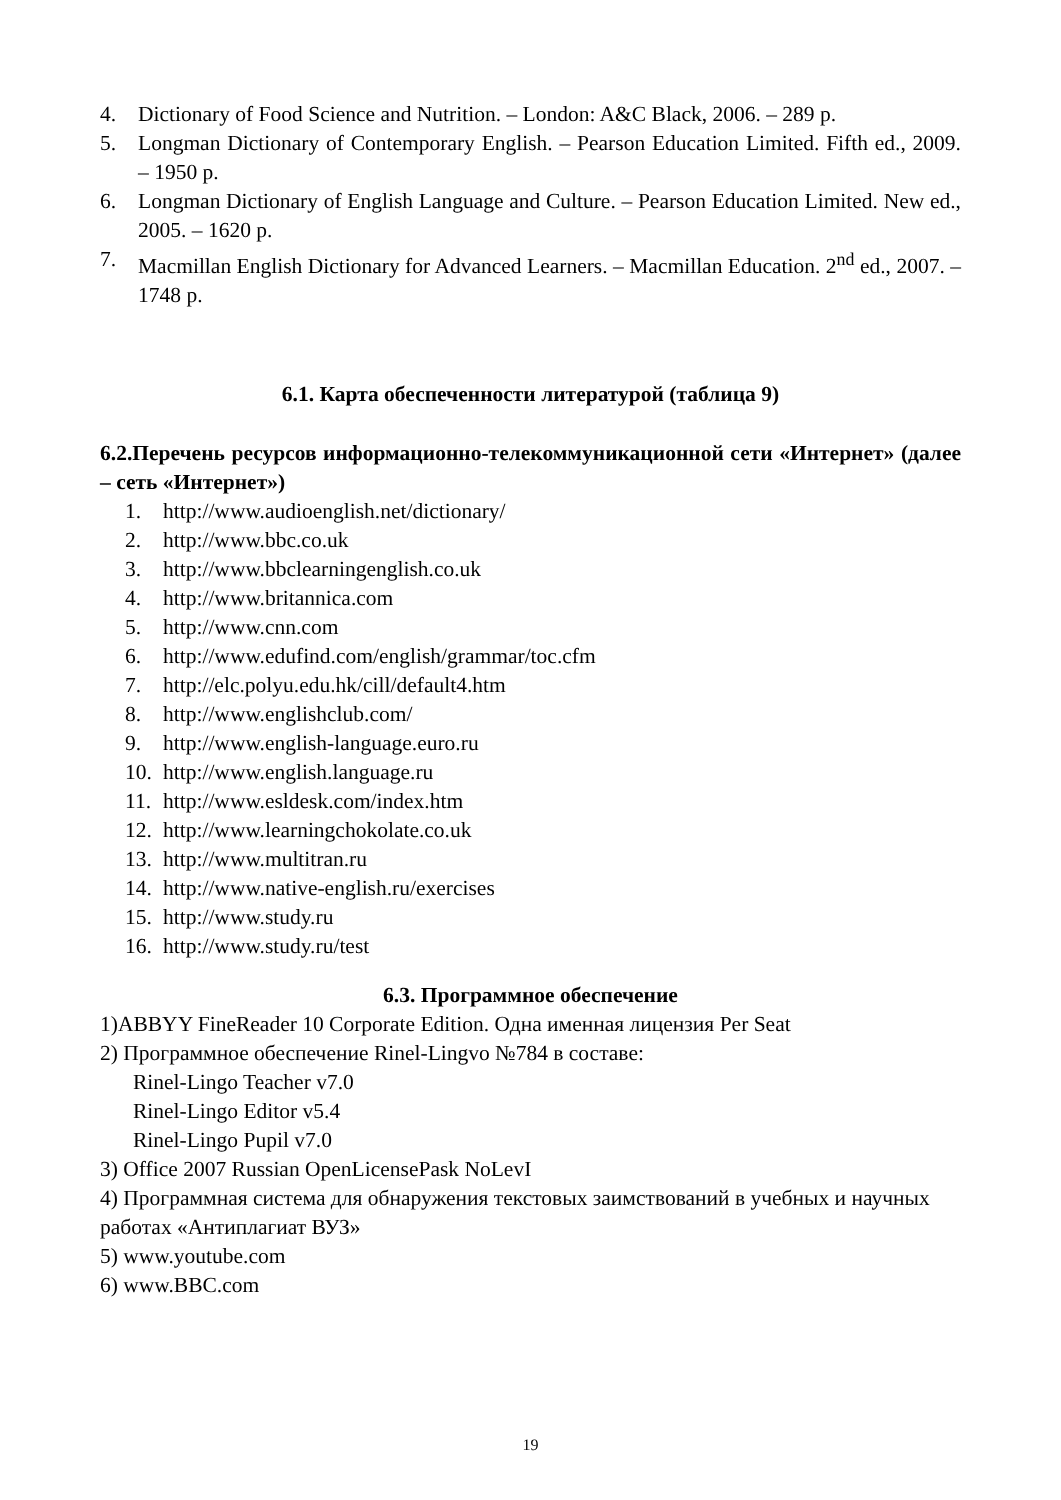4. Dictionary of Food Science and Nutrition. – London: A&C Black, 2006. – 289 p.
5. Longman Dictionary of Contemporary English. – Pearson Education Limited. Fifth ed., 2009. – 1950 p.
6. Longman Dictionary of English Language and Culture. – Pearson Education Limited. New ed., 2005. – 1620 p.
7. Macmillan English Dictionary for Advanced Learners. – Macmillan Education. 2<sup>nd</sup> ed., 2007. – 1748 p.
6.1. Карта обеспеченности литературой (таблица 9)
6.2.Перечень ресурсов информационно-телекоммуникационной сети «Интернет» (далее – сеть «Интернет»)
1. http://www.audioenglish.net/dictionary/
2. http://www.bbc.co.uk
3. http://www.bbclearningenglish.co.uk
4. http://www.britannica.com
5. http://www.cnn.com
6. http://www.edufind.com/english/grammar/toc.cfm
7. http://elc.polyu.edu.hk/cill/default4.htm
8. http://www.englishclub.com/
9. http://www.english-language.euro.ru
10. http://www.english.language.ru
11. http://www.esldesk.com/index.htm
12. http://www.learningchokolate.co.uk
13. http://www.multitran.ru
14. http://www.native-english.ru/exercises
15. http://www.study.ru
16. http://www.study.ru/test
6.3. Программное обеспечение
1)ABBYY FineReader 10 Corporate Edition. Одна именная лицензия Per Seat
2) Программное обеспечение Rinel-Lingvo №784 в составе:
Rinel-Lingo Teacher v7.0
Rinel-Lingo Editor v5.4
Rinel-Lingo Pupil v7.0
3) Office 2007 Russian OpenLicensePask NoLevI
4) Программная система для обнаружения текстовых заимствований в учебных и научных работах «Антиплагиат ВУЗ»
5) www.youtube.com
6) www.BBC.com
19